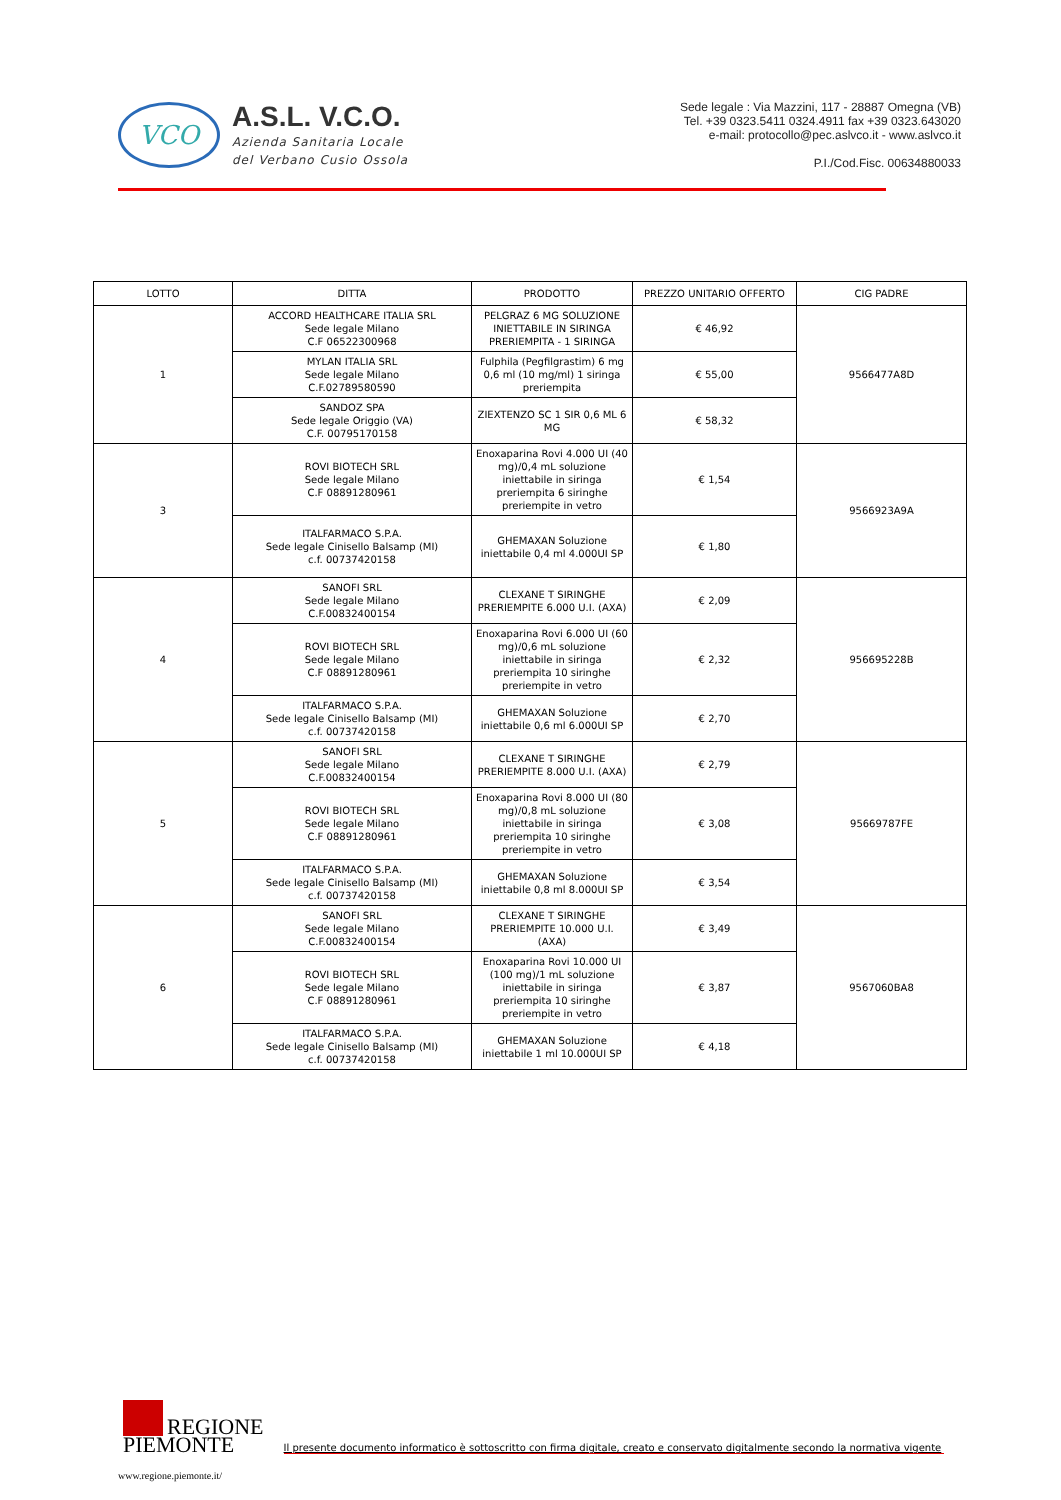VCO
A.S.L. V.C.O.
Azienda Sanitaria Locale
del Verbano Cusio Ossola
Sede legale : Via Mazzini, 117 - 28887 Omegna (VB)
Tel. +39 0323.5411 0324.4911 fax +39 0323.643020
e-mail: protocollo@pec.aslvco.it - www.aslvco.it
P.I./Cod.Fisc. 00634880033
| LOTTO | DITTA | PRODOTTO | PREZZO UNITARIO OFFERTO | CIG PADRE |
| --- | --- | --- | --- | --- |
| 1 | ACCORD HEALTHCARE ITALIA SRL Sede legale Milano C.F 06522300968 | PELGRAZ 6 MG SOLUZIONE INIETTABILE IN SIRINGA PRERIEMPITA - 1 SIRINGA | € 46,92 | 9566477A8D |
| | MYLAN ITALIA SRL Sede legale Milano C.F.02789580590 | Fulphila (Pegfilgrastim) 6 mg 0,6 ml (10 mg/ml) 1 siringa preriempita | € 55,00 | |
| | SANDOZ SPA Sede legale Origgio (VA) C.F. 00795170158 | ZIEXTENZO SC 1 SIR 0,6 ML 6 MG | € 58,32 | |
| 3 | ROVI BIOTECH SRL Sede legale Milano C.F 08891280961 | Enoxaparina Rovi 4.000 UI (40 mg)/0,4 mL soluzione iniettabile in siringa preriempita 6 siringhe preriempite in vetro | € 1,54 | 9566923A9A |
| | ITALFARMACO S.P.A. Sede legale Cinisello Balsamp (MI) c.f. 00737420158 | GHEMAXAN Soluzione iniettabile 0,4 ml 4.000UI SP | € 1,80 | |
| 4 | SANOFI SRL Sede legale Milano C.F.00832400154 | CLEXANE T SIRINGHE PRERIEMPITE 6.000 U.I. (AXA) | € 2,09 | 956695228B |
| | ROVI BIOTECH SRL Sede legale Milano C.F 08891280961 | Enoxaparina Rovi 6.000 UI (60 mg)/0,6 mL soluzione iniettabile in siringa preriempita 10 siringhe preriempite in vetro | € 2,32 | |
| | ITALFARMACO S.P.A. Sede legale Cinisello Balsamp (MI) c.f. 00737420158 | GHEMAXAN Soluzione iniettabile 0,6 ml 6.000UI SP | € 2,70 | |
| 5 | SANOFI SRL Sede legale Milano C.F.00832400154 | CLEXANE T SIRINGHE PRERIEMPITE 8.000 U.I. (AXA) | € 2,79 | 95669787FE |
| | ROVI BIOTECH SRL Sede legale Milano C.F 08891280961 | Enoxaparina Rovi 8.000 UI (80 mg)/0,8 mL soluzione iniettabile in siringa preriempita 10 siringhe preriempite in vetro | € 3,08 | |
| | ITALFARMACO S.P.A. Sede legale Cinisello Balsamp (MI) c.f. 00737420158 | GHEMAXAN Soluzione iniettabile 0,8 ml 8.000UI SP | € 3,54 | |
| 6 | SANOFI SRL Sede legale Milano C.F.00832400154 | CLEXANE T SIRINGHE PRERIEMPITE 10.000 U.I. (AXA) | € 3,49 | 9567060BA8 |
| | ROVI BIOTECH SRL Sede legale Milano C.F 08891280961 | Enoxaparina Rovi 10.000 UI (100 mg)/1 mL soluzione iniettabile in siringa preriempita 10 siringhe preriempite in vetro | € 3,87 | |
| | ITALFARMACO S.P.A. Sede legale Cinisello Balsamp (MI) c.f. 00737420158 | GHEMAXAN Soluzione iniettabile 1 ml 10.000UI SP | € 4,18 | |
REGIONE
PIEMONTE
Il presente documento informatico è sottoscritto con firma digitale, creato e conservato digitalmente secondo la normativa vigente
www.regione.piemonte.it/